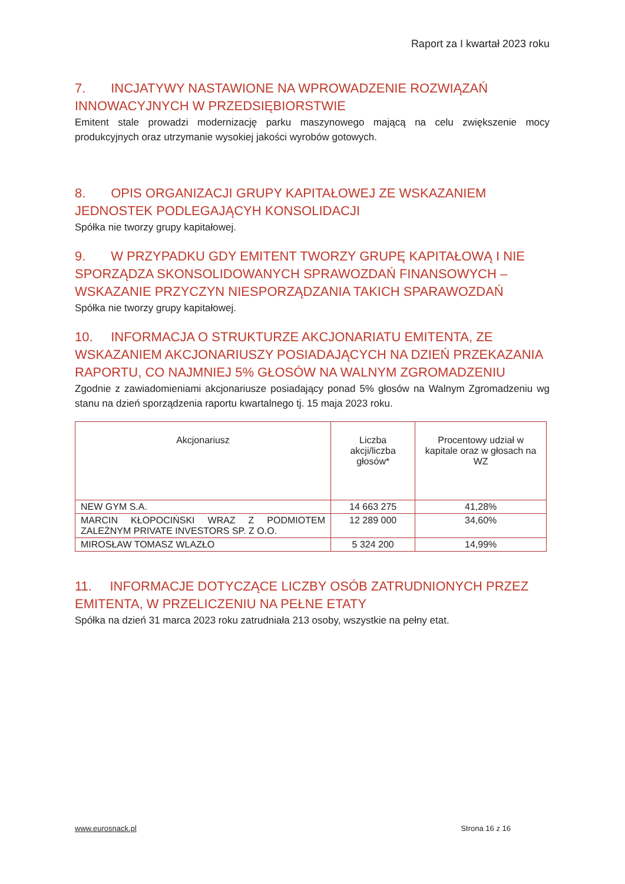Raport za I kwartał 2023 roku
7. INCJATYWY NASTAWIONE NA WPROWADZENIE ROZWIĄZAŃ INNOWACYJNYCH W PRZEDSIĘBIORSTWIE
Emitent stale prowadzi modernizację parku maszynowego mającą na celu zwiększenie mocy produkcyjnych oraz utrzymanie wysokiej jakości wyrobów gotowych.
8. OPIS ORGANIZACJI GRUPY KAPITAŁOWEJ ZE WSKAZANIEM JEDNOSTEK PODLEGAJĄCYH KONSOLIDACJI
Spółka nie tworzy grupy kapitałowej.
9. W PRZYPADKU GDY EMITENT TWORZY GRUPĘ KAPITAŁOWĄ I NIE SPORZĄDZA SKONSOLIDOWANYCH SPRAWOZDAŃ FINANSOWYCH – WSKAZANIE PRZYCZYN NIESPORZĄDZANIA TAKICH SPARAWOZDAŃ
Spółka nie tworzy grupy kapitałowej.
10. INFORMACJA O STRUKTURZE AKCJONARIATU EMITENTA, ZE WSKAZANIEM AKCJONARIUSZY POSIADAJĄCYCH NA DZIEŃ PRZEKAZANIA RAPORTU, CO NAJMNIEJ 5% GŁOSÓW NA WALNYM ZGROMADZENIU
Zgodnie z zawiadomieniami akcjonariusze posiadający ponad 5% głosów na Walnym Zgromadzeniu wg stanu na dzień sporządzenia raportu kwartalnego tj. 15 maja 2023 roku.
| Akcjonariusz | Liczba akcji/liczba głosów* | Procentowy udział w kapitale oraz w głosach na WZ |
| --- | --- | --- |
| NEW GYM S.A. | 14 663 275 | 41,28% |
| MARCIN KŁOPOCIŃSKI WRAZ Z PODMIOTEM ZALEŻNYM PRIVATE INVESTORS SP. Z O.O. | 12 289 000 | 34,60% |
| MIROSŁAW TOMASZ WLAZŁO | 5 324 200 | 14,99% |
11. INFORMACJE DOTYCZĄCE LICZBY OSÓB ZATRUDNIONYCH PRZEZ EMITENTA, W PRZELICZENIU NA PEŁNE ETATY
Spółka na dzień 31 marca 2023 roku zatrudniała 213 osoby, wszystkie na pełny etat.
www.eurosnack.pl Strona 16 z 16